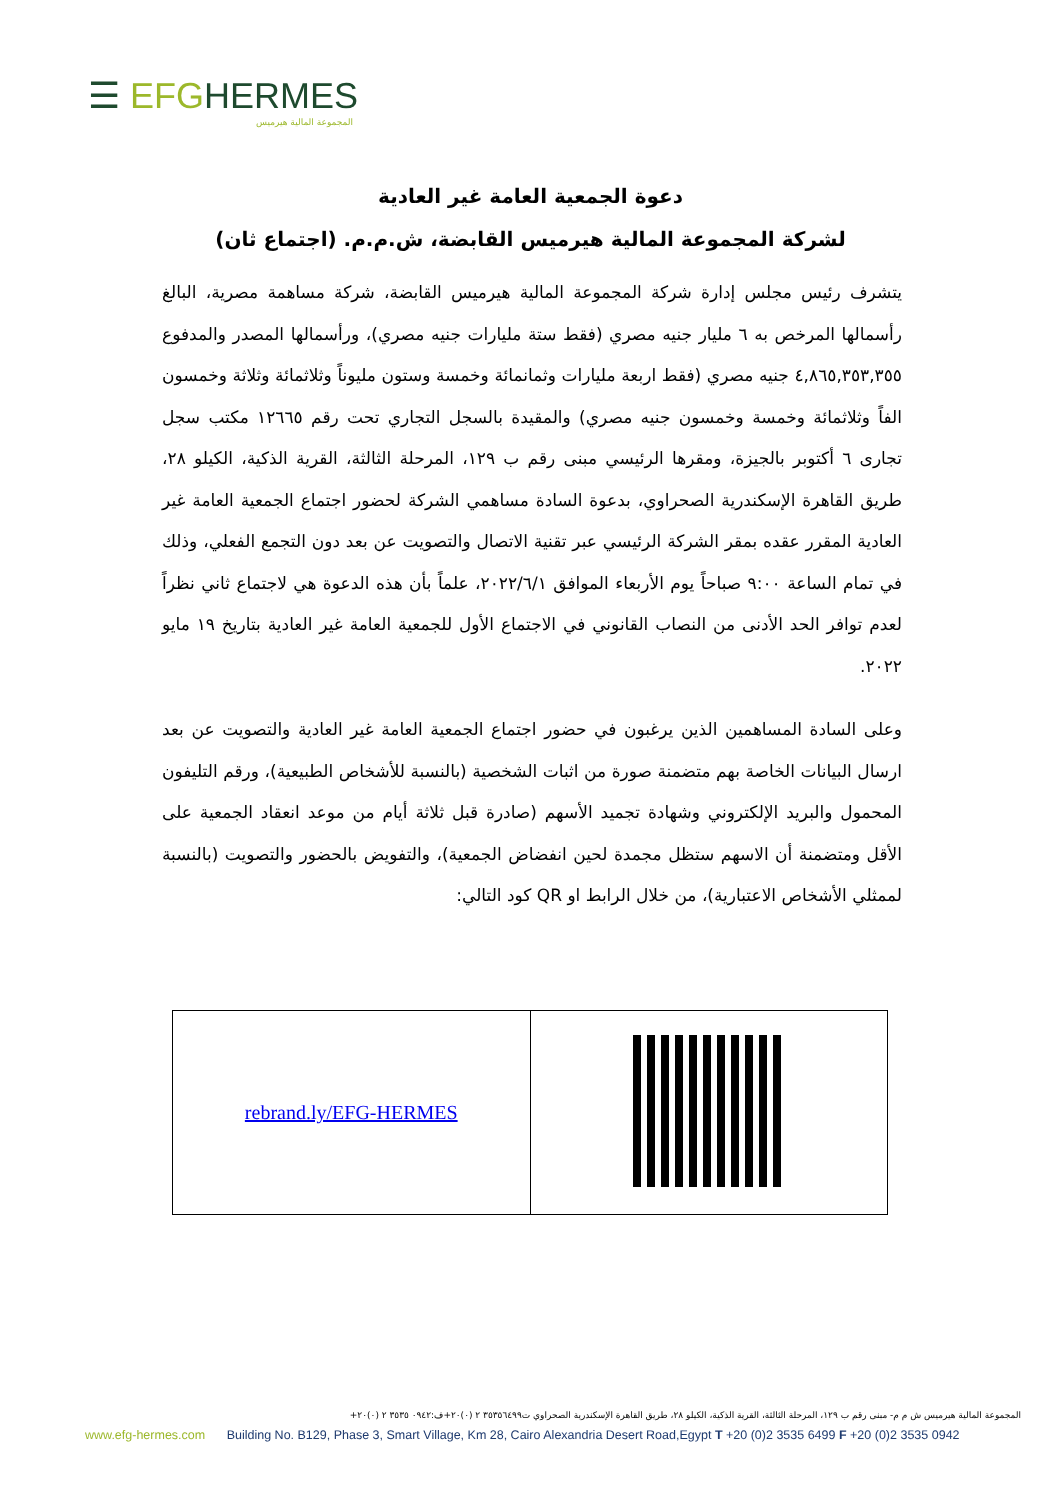☰ EFGHERMES
المجموعة المالية هيرميس
دعوة الجمعية العامة غير العادية
لشركة المجموعة المالية هيرميس القابضة، ش.م.م. (اجتماع ثان)
يتشرف رئيس مجلس إدارة شركة المجموعة المالية هيرميس القابضة، شركة مساهمة مصرية، البالغ رأسمالها المرخص به ٦ مليار جنيه مصري (فقط ستة مليارات جنيه مصري)، ورأسمالها المصدر والمدفوع ٤,٨٦٥,٣٥٣,٣٥٥ جنيه مصري (فقط اربعة مليارات وثمانمائة وخمسة وستون مليوناً وثلاثمائة وثلاثة وخمسون الفاً وثلاثمائة وخمسة وخمسون جنيه مصري) والمقيدة بالسجل التجاري تحت رقم ١٢٦٦٥ مكتب سجل تجارى ٦ أكتوبر بالجيزة، ومقرها الرئيسي مبنى رقم ب ١٢٩، المرحلة الثالثة، القرية الذكية، الكيلو ٢٨، طريق القاهرة الإسكندرية الصحراوي، بدعوة السادة مساهمي الشركة لحضور اجتماع الجمعية العامة غير العادية المقرر عقده بمقر الشركة الرئيسي عبر تقنية الاتصال والتصويت عن بعد دون التجمع الفعلي، وذلك في تمام الساعة ٩:٠٠ صباحاً يوم الأربعاء الموافق ٢٠٢٢/٦/١، علماً بأن هذه الدعوة هي لاجتماع ثاني نظراً لعدم توافر الحد الأدنى من النصاب القانوني في الاجتماع الأول للجمعية العامة غير العادية بتاريخ ١٩ مايو ٢٠٢٢.
وعلى السادة المساهمين الذين يرغبون في حضور اجتماع الجمعية العامة غير العادية والتصويت عن بعد ارسال البيانات الخاصة بهم متضمنة صورة من اثبات الشخصية (بالنسبة للأشخاص الطبيعية)، ورقم التليفون المحمول والبريد الإلكتروني وشهادة تجميد الأسهم (صادرة قبل ثلاثة أيام من موعد انعقاد الجمعية على الأقل ومتضمنة أن الاسهم ستظل مجمدة لحين انفضاض الجمعية)، والتفويض بالحضور والتصويت (بالنسبة لممثلي الأشخاص الاعتبارية)، من خلال الرابط او QR كود التالي:
| rebrand.ly/EFG-HERMES | |
المجموعة المالية هيرميس ش م م- مبنى رقم ب ١٢٩، المرحلة الثالثة، القرية الذكية، الكيلو ٢٨، طريق القاهرة الإسكندرية الصحراوي ت٣٥٣٥٦٤٩٩ ٢ (٠)٢٠+ف:٠٩٤٢ ٣٥٣٥ ٢ (٠)٢٠+
www.efg-hermes.com Building No. B129, Phase 3, Smart Village, Km 28, Cairo Alexandria Desert Road,Egypt T +20 (0)2 3535 6499 F +20 (0)2 3535 0942